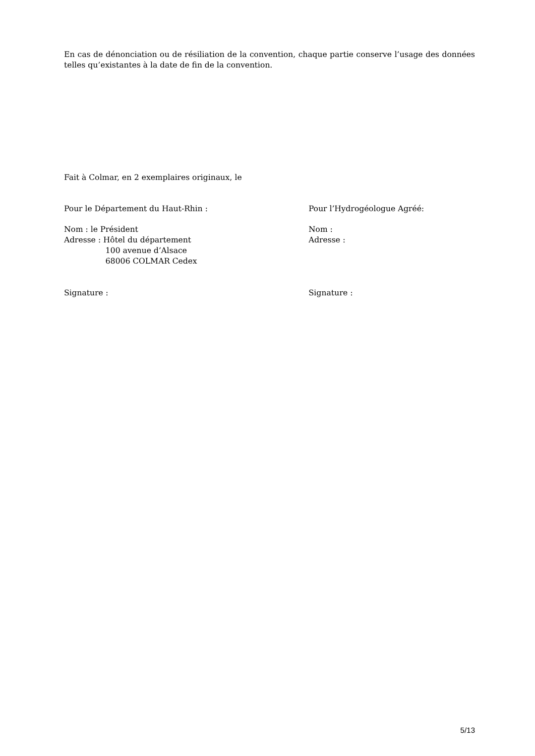En cas de dénonciation ou de résiliation de la convention, chaque partie conserve l’usage des données telles qu’existantes à la date de fin de la convention.
Fait à Colmar, en 2 exemplaires originaux, le
Pour le Département du Haut-Rhin : Pour l’Hydrogéologue Agréé:
Nom : le Président
Adresse : Hôtel du département
100 avenue d’Alsace
68006 COLMAR Cedex
Nom :
Adresse :
Signature : Signature :
5/13